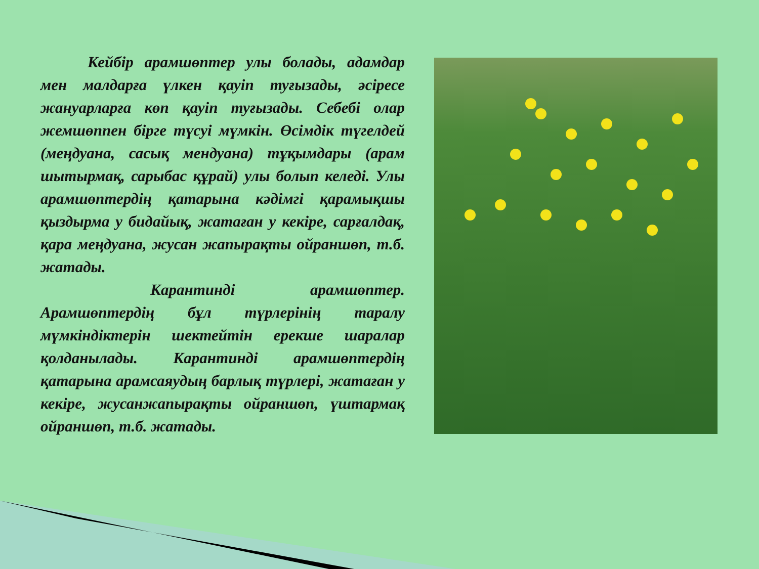Кейбір арамшөптер улы болады, адамдар мен малдарға үлкен қауіп туғызады, әсіресе жануарларға көп қауіп туғызады. Себебі олар жемшөппен бірге түсуі мүмкін. Өсімдік түгелдей (меңдуана, сасық мендуана) тұқымдары (арам шытырмақ, сарыбас құрай) улы болып келеді. Улы арамшөптердің қатарына кәдімгі қарамықшы қыздырма у бидайық, жатаған у кекіре, сарғалдақ, қара меңдуана, жусан жапырақты ойраншөп, т.б. жатады.
       Карантинді арамшөптер. Арамшөптердің бұл түрлерінің таралу мүмкіндіктерін шектейтін ерекше шаралар қолданылады. Карантинді арамшөптердің қатарына арамсаяудың барлық түрлері, жатаған у кекіре, жусанжапырақты ойраншөп, үштармақ ойраншөп, т.б. жатады.